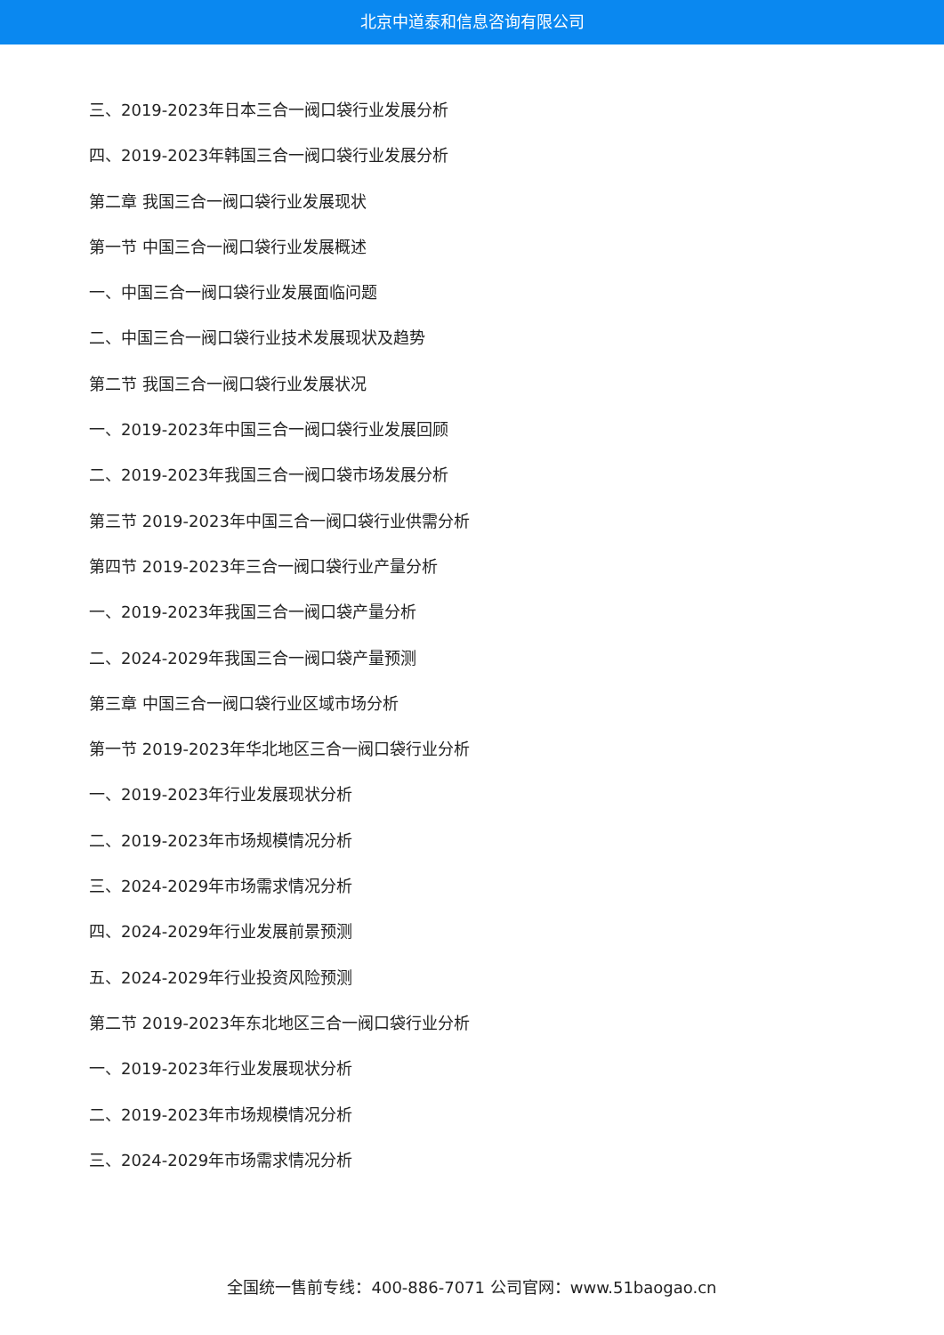北京中道泰和信息咨询有限公司
三、2019-2023年日本三合一阀口袋行业发展分析
四、2019-2023年韩国三合一阀口袋行业发展分析
第二章 我国三合一阀口袋行业发展现状
第一节 中国三合一阀口袋行业发展概述
一、中国三合一阀口袋行业发展面临问题
二、中国三合一阀口袋行业技术发展现状及趋势
第二节 我国三合一阀口袋行业发展状况
一、2019-2023年中国三合一阀口袋行业发展回顾
二、2019-2023年我国三合一阀口袋市场发展分析
第三节 2019-2023年中国三合一阀口袋行业供需分析
第四节 2019-2023年三合一阀口袋行业产量分析
一、2019-2023年我国三合一阀口袋产量分析
二、2024-2029年我国三合一阀口袋产量预测
第三章 中国三合一阀口袋行业区域市场分析
第一节 2019-2023年华北地区三合一阀口袋行业分析
一、2019-2023年行业发展现状分析
二、2019-2023年市场规模情况分析
三、2024-2029年市场需求情况分析
四、2024-2029年行业发展前景预测
五、2024-2029年行业投资风险预测
第二节 2019-2023年东北地区三合一阀口袋行业分析
一、2019-2023年行业发展现状分析
二、2019-2023年市场规模情况分析
三、2024-2029年市场需求情况分析
全国统一售前专线：400-886-7071 公司官网：www.51baogao.cn